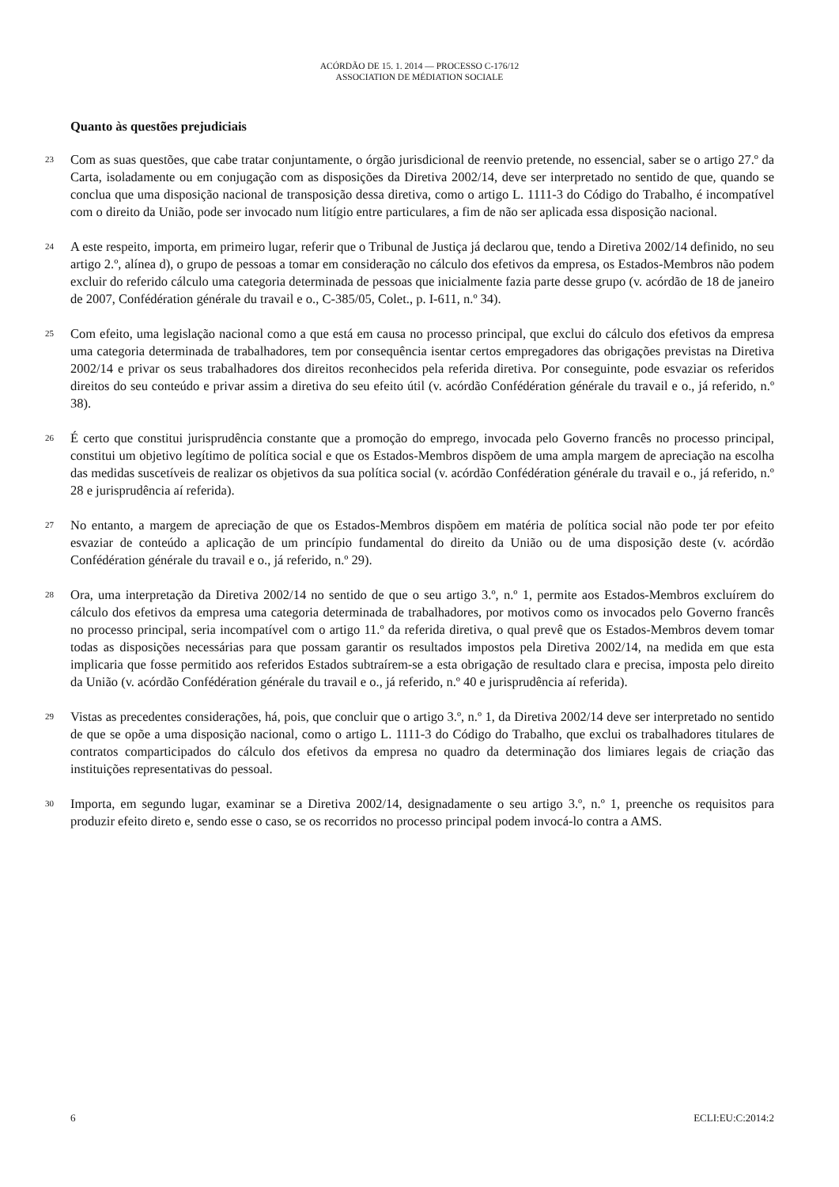ACÓRDÃO DE 15. 1. 2014 — PROCESSO C-176/12
ASSOCIATION DE MÉDIATION SOCIALE
Quanto às questões prejudiciais
23
Com as suas questões, que cabe tratar conjuntamente, o órgão jurisdicional de reenvio pretende, no essencial, saber se o artigo 27.º da Carta, isoladamente ou em conjugação com as disposições da Diretiva 2002/14, deve ser interpretado no sentido de que, quando se conclua que uma disposição nacional de transposição dessa diretiva, como o artigo L. 1111-3 do Código do Trabalho, é incompatível com o direito da União, pode ser invocado num litígio entre particulares, a fim de não ser aplicada essa disposição nacional.
24
A este respeito, importa, em primeiro lugar, referir que o Tribunal de Justiça já declarou que, tendo a Diretiva 2002/14 definido, no seu artigo 2.º, alínea d), o grupo de pessoas a tomar em consideração no cálculo dos efetivos da empresa, os Estados-Membros não podem excluir do referido cálculo uma categoria determinada de pessoas que inicialmente fazia parte desse grupo (v. acórdão de 18 de janeiro de 2007, Confédération générale du travail e o., C-385/05, Colet., p. I-611, n.º 34).
25
Com efeito, uma legislação nacional como a que está em causa no processo principal, que exclui do cálculo dos efetivos da empresa uma categoria determinada de trabalhadores, tem por consequência isentar certos empregadores das obrigações previstas na Diretiva 2002/14 e privar os seus trabalhadores dos direitos reconhecidos pela referida diretiva. Por conseguinte, pode esvaziar os referidos direitos do seu conteúdo e privar assim a diretiva do seu efeito útil (v. acórdão Confédération générale du travail e o., já referido, n.º 38).
26
É certo que constitui jurisprudência constante que a promoção do emprego, invocada pelo Governo francês no processo principal, constitui um objetivo legítimo de política social e que os Estados-Membros dispõem de uma ampla margem de apreciação na escolha das medidas suscetíveis de realizar os objetivos da sua política social (v. acórdão Confédération générale du travail e o., já referido, n.º 28 e jurisprudência aí referida).
27
No entanto, a margem de apreciação de que os Estados-Membros dispõem em matéria de política social não pode ter por efeito esvaziar de conteúdo a aplicação de um princípio fundamental do direito da União ou de uma disposição deste (v. acórdão Confédération générale du travail e o., já referido, n.º 29).
28
Ora, uma interpretação da Diretiva 2002/14 no sentido de que o seu artigo 3.º, n.º 1, permite aos Estados-Membros excluírem do cálculo dos efetivos da empresa uma categoria determinada de trabalhadores, por motivos como os invocados pelo Governo francês no processo principal, seria incompatível com o artigo 11.º da referida diretiva, o qual prevê que os Estados-Membros devem tomar todas as disposições necessárias para que possam garantir os resultados impostos pela Diretiva 2002/14, na medida em que esta implicaria que fosse permitido aos referidos Estados subtraírem-se a esta obrigação de resultado clara e precisa, imposta pelo direito da União (v. acórdão Confédération générale du travail e o., já referido, n.º 40 e jurisprudência aí referida).
29
Vistas as precedentes considerações, há, pois, que concluir que o artigo 3.º, n.º 1, da Diretiva 2002/14 deve ser interpretado no sentido de que se opõe a uma disposição nacional, como o artigo L. 1111-3 do Código do Trabalho, que exclui os trabalhadores titulares de contratos comparticipados do cálculo dos efetivos da empresa no quadro da determinação dos limiares legais de criação das instituições representativas do pessoal.
30
Importa, em segundo lugar, examinar se a Diretiva 2002/14, designadamente o seu artigo 3.º, n.º 1, preenche os requisitos para produzir efeito direto e, sendo esse o caso, se os recorridos no processo principal podem invocá-lo contra a AMS.
6 ECLI:EU:C:2014:2